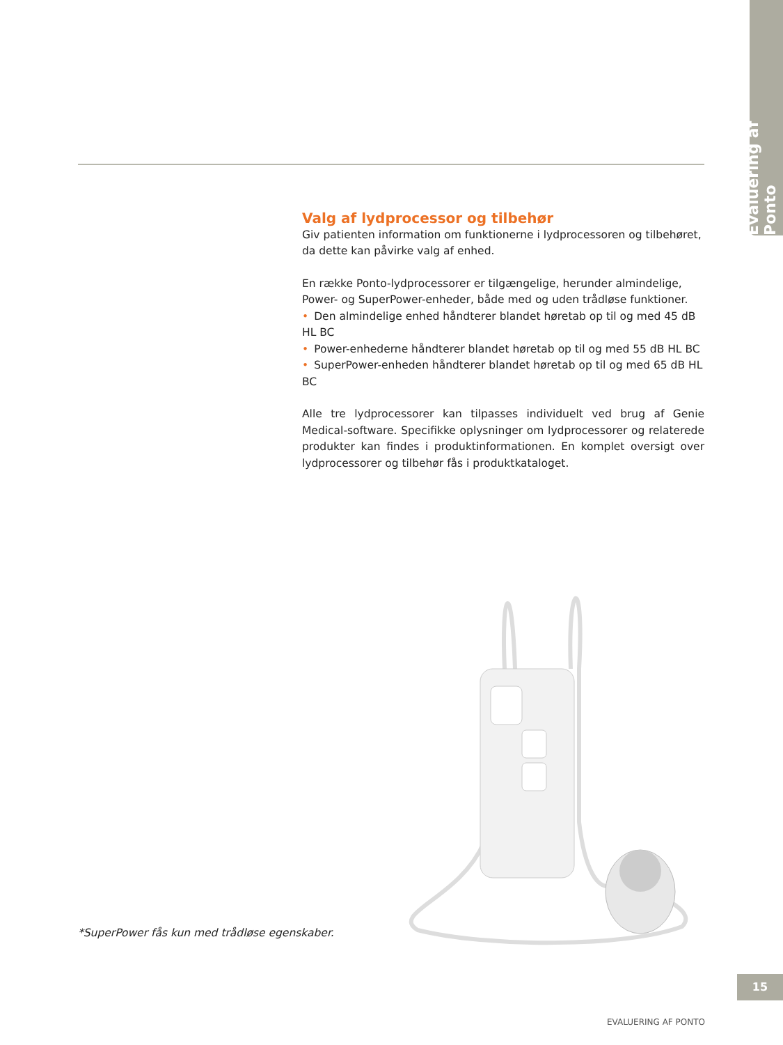Evaluering af Ponto
Valg af lydprocessor og tilbehør
Giv patienten information om funktionerne i lydprocessoren og tilbehøret, da dette kan påvirke valg af enhed.
En række Ponto-lydprocessorer er tilgængelige, herunder almindelige, Power- og SuperPower-enheder, både med og uden trådløse funktioner.
• Den almindelige enhed håndterer blandet høretab op til og med 45 dB HL BC
• Power-enhederne håndterer blandet høretab op til og med 55 dB HL BC
• SuperPower-enheden håndterer blandet høretab op til og med 65 dB HL BC
Alle tre lydprocessorer kan tilpasses individuelt ved brug af Genie Medical-software. Specifikke oplysninger om lydprocessorer og relaterede produkter kan findes i produktinformationen. En komplet oversigt over lydprocessorer og tilbehør fås i produktkataloget.
*SuperPower fås kun med trådløse egenskaber.
15
EVALUERING AF PONTO